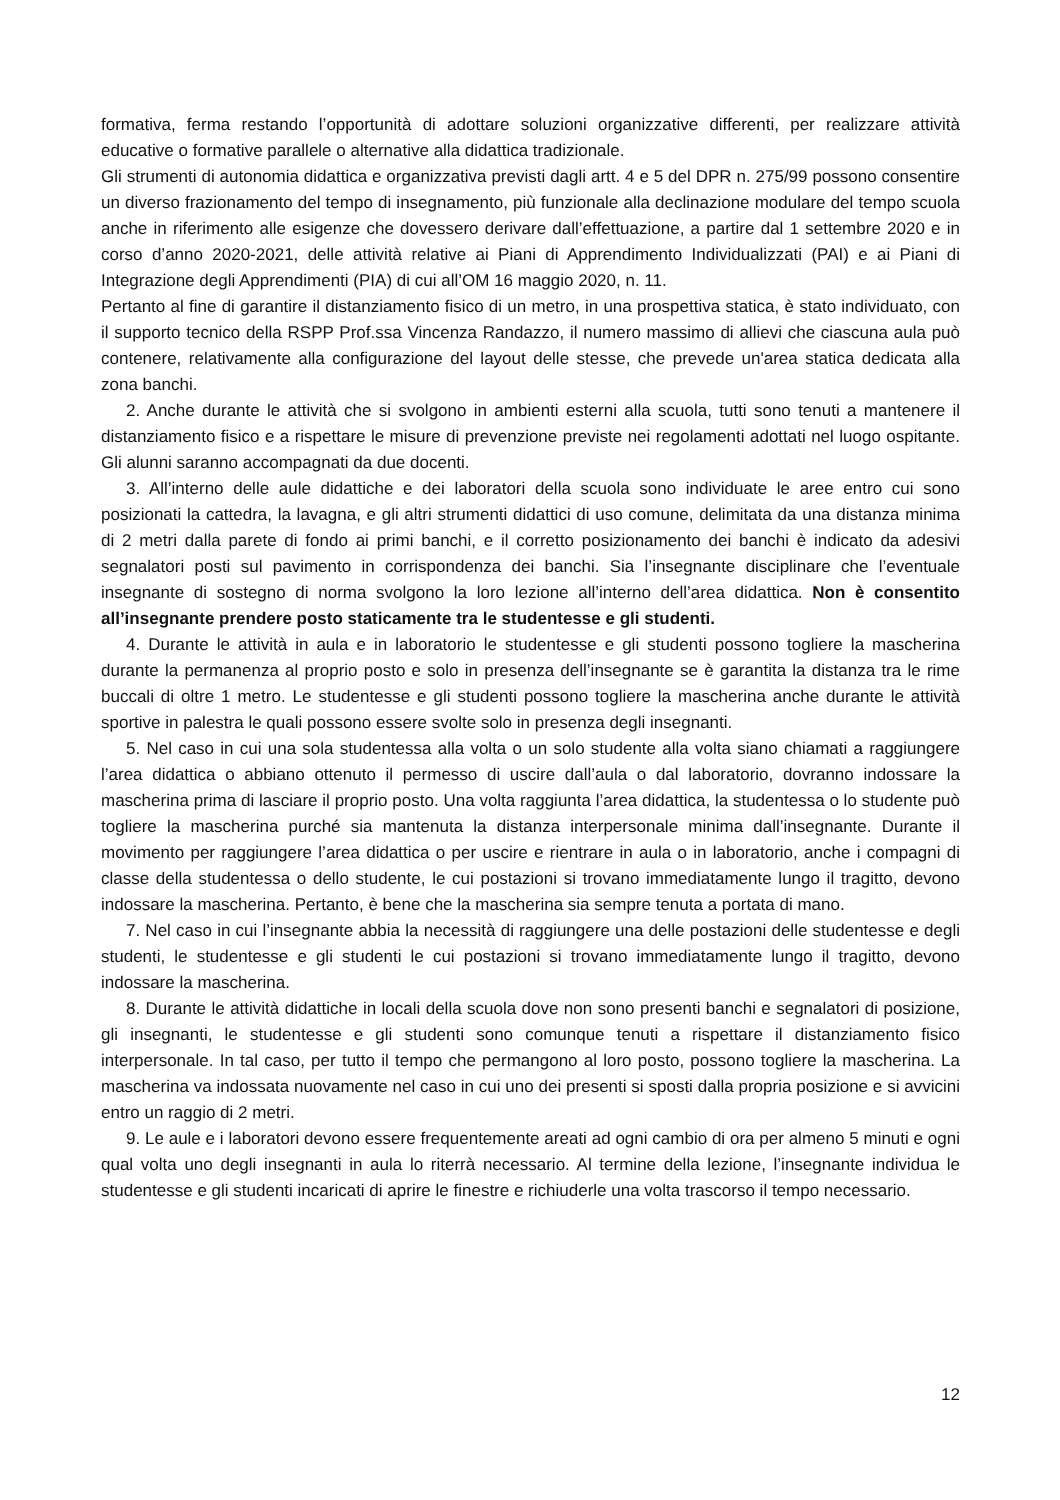formativa, ferma restando l’opportunità di adottare soluzioni organizzative differenti, per realizzare attività educative o formative parallele o alternative alla didattica tradizionale.
Gli strumenti di autonomia didattica e organizzativa previsti dagli artt. 4 e 5 del DPR n. 275/99 possono consentire un diverso frazionamento del tempo di insegnamento, più funzionale alla declinazione modulare del tempo scuola anche in riferimento alle esigenze che dovessero derivare dall’effettuazione, a partire dal 1 settembre 2020 e in corso d’anno 2020-2021, delle attività relative ai Piani di Apprendimento Individualizzati (PAI) e ai Piani di Integrazione degli Apprendimenti (PIA) di cui all’OM 16 maggio 2020, n. 11.
Pertanto al fine di garantire il distanziamento fisico di un metro, in una prospettiva statica, è stato individuato, con il supporto tecnico della RSPP Prof.ssa Vincenza Randazzo, il numero massimo di allievi che ciascuna aula può contenere, relativamente alla configurazione del layout delle stesse, che prevede un'area statica dedicata alla zona banchi.
2. Anche durante le attività che si svolgono in ambienti esterni alla scuola, tutti sono tenuti a mantenere il distanziamento fisico e a rispettare le misure di prevenzione previste nei regolamenti adottati nel luogo ospitante. Gli alunni saranno accompagnati da due docenti.
3. All’interno delle aule didattiche e dei laboratori della scuola sono individuate le aree entro cui sono posizionati la cattedra, la lavagna, e gli altri strumenti didattici di uso comune, delimitata da una distanza minima di 2 metri dalla parete di fondo ai primi banchi, e il corretto posizionamento dei banchi è indicato da adesivi segnalatori posti sul pavimento in corrispondenza dei banchi. Sia l’insegnante disciplinare che l’eventuale insegnante di sostegno di norma svolgono la loro lezione all’interno dell’area didattica. Non è consentito all’insegnante prendere posto staticamente tra le studentesse e gli studenti.
4. Durante le attività in aula e in laboratorio le studentesse e gli studenti possono togliere la mascherina durante la permanenza al proprio posto e solo in presenza dell’insegnante se è garantita la distanza tra le rime buccali di oltre 1 metro. Le studentesse e gli studenti possono togliere la mascherina anche durante le attività sportive in palestra le quali possono essere svolte solo in presenza degli insegnanti.
5. Nel caso in cui una sola studentessa alla volta o un solo studente alla volta siano chiamati a raggiungere l’area didattica o abbiano ottenuto il permesso di uscire dall’aula o dal laboratorio, dovranno indossare la mascherina prima di lasciare il proprio posto. Una volta raggiunta l’area didattica, la studentessa o lo studente può togliere la mascherina purché sia mantenuta la distanza interpersonale minima dall’insegnante. Durante il movimento per raggiungere l’area didattica o per uscire e rientrare in aula o in laboratorio, anche i compagni di classe della studentessa o dello studente, le cui postazioni si trovano immediatamente lungo il tragitto, devono indossare la mascherina. Pertanto, è bene che la mascherina sia sempre tenuta a portata di mano.
7. Nel caso in cui l’insegnante abbia la necessità di raggiungere una delle postazioni delle studentesse e degli studenti, le studentesse e gli studenti le cui postazioni si trovano immediatamente lungo il tragitto, devono indossare la mascherina.
8. Durante le attività didattiche in locali della scuola dove non sono presenti banchi e segnalatori di posizione, gli insegnanti, le studentesse e gli studenti sono comunque tenuti a rispettare il distanziamento fisico interpersonale. In tal caso, per tutto il tempo che permangono al loro posto, possono togliere la mascherina. La mascherina va indossata nuovamente nel caso in cui uno dei presenti si sposti dalla propria posizione e si avvicini entro un raggio di 2 metri.
9. Le aule e i laboratori devono essere frequentemente areati ad ogni cambio di ora per almeno 5 minuti e ogni qual volta uno degli insegnanti in aula lo riterrà necessario. Al termine della lezione, l’insegnante individua le studentesse e gli studenti incaricati di aprire le finestre e richiuderle una volta trascorso il tempo necessario.
12